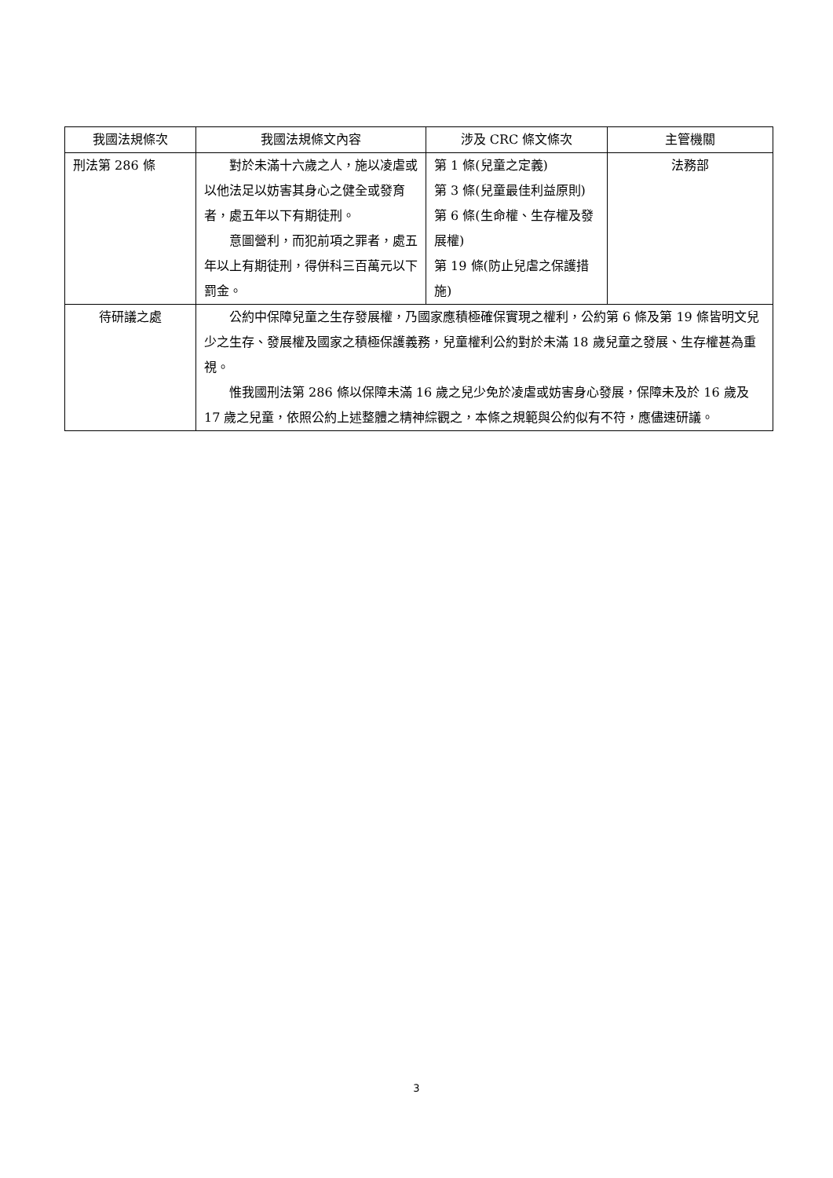| 我國法規條次 | 我國法規條文內容 | 涉及 CRC 條文條次 | 主管機關 |
| --- | --- | --- | --- |
| 刑法第 286 條 | 對於未滿十六歲之人，施以凌虐或以他法足以妨害其身心之健全或發育者，處五年以下有期徒刑。 意圖營利，而犯前項之罪者，處五年以上有期徒刑，得併科三百萬元以下罰金。 | 第 1 條(兒童之定義) 第 3 條(兒童最佳利益原則) 第 6 條(生命權、生存權及發展權) 第 19 條(防止兒虐之保護措施) | 法務部 |
| 待研議之處 | 公約中保障兒童之生存發展權，乃國家應積極確保實現之權利，公約第 6 條及第 19 條皆明文兒少之生存、發展權及國家之積極保護義務，兒童權利公約對於未滿 18 歲兒童之發展、生存權甚為重視。 惟我國刑法第 286 條以保障未滿 16 歲之兒少免於凌虐或妨害身心發展，保障未及於 16 歲及 17 歲之兒童，依照公約上述整體之精神綜觀之，本條之規範與公約似有不符，應儘速研議。 | | |
3